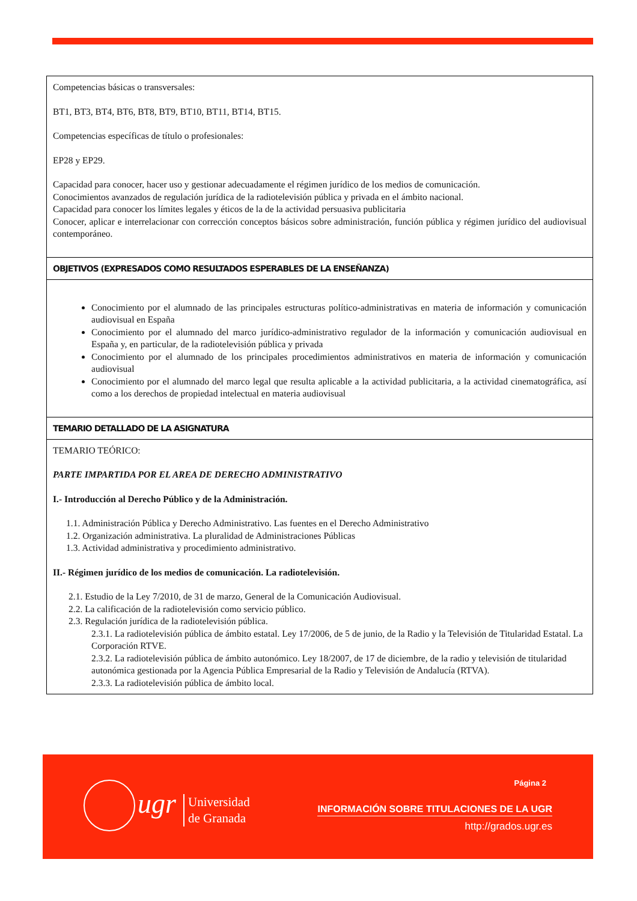| Competencias básicas o transversales: BT1, BT3, BT4, BT6, BT8, BT9, BT10, BT11, BT14, BT15. Competencias específicas de título o profesionales: EP28 y EP29. Capacidad para conocer, hacer uso y gestionar adecuadamente el régimen jurídico de los medios de comunicación. Conocimientos avanzados de regulación jurídica de la radiotelevisión pública y privada en el ámbito nacional. Capacidad para conocer los límites legales y éticos de la de la actividad persuasiva publicitaria Conocer, aplicar e interrelacionar con corrección conceptos básicos sobre administración, función pública y régimen jurídico del audiovisual contemporáneo. |
| OBJETIVOS (EXPRESADOS COMO RESULTADOS ESPERABLES DE LA ENSEÑANZA) |
| Conocimiento por el alumnado de las principales estructuras político-administrativas en materia de información y comunicación audiovisual en España Conocimiento por el alumnado del marco jurídico-administrativo regulador de la información y comunicación audiovisual en España y, en particular, de la radiotelevisión pública y privada Conocimiento por el alumnado de los principales procedimientos administrativos en materia de información y comunicación audiovisual Conocimiento por el alumnado del marco legal que resulta aplicable a la actividad publicitaria, a la actividad cinematográfica, así como a los derechos de propiedad intelectual en materia audiovisual |
| TEMARIO DETALLADO DE LA ASIGNATURA |
| TEMARIO TEÓRICO: PARTE IMPARTIDA POR EL AREA DE DERECHO ADMINISTRATIVO I.- Introducción al Derecho Público y de la Administración. 1.1. Administración Pública y Derecho Administrativo. Las fuentes en el Derecho Administrativo 1.2. Organización administrativa. La pluralidad de Administraciones Públicas 1.3. Actividad administrativa y procedimiento administrativo. II.- Régimen jurídico de los medios de comunicación. La radiotelevisión. 2.1. Estudio de la Ley 7/2010, de 31 de marzo, General de la Comunicación Audiovisual. 2.2. La calificación de la radiotelevisión como servicio público. 2.3. Regulación jurídica de la radiotelevisión pública. 2.3.1. La radiotelevisión pública de ámbito estatal. Ley 17/2006, de 5 de junio, de la Radio y la Televisión de Titularidad Estatal. La Corporación RTVE. 2.3.2. La radiotelevisión pública de ámbito autonómico. Ley 18/2007, de 17 de diciembre, de la radio y televisión de titularidad autonómica gestionada por la Agencia Pública Empresarial de la Radio y Televisión de Andalucía (RTVA). 2.3.3. La radiotelevisión pública de ámbito local. |
ugr
Universidad
de Granada
Página 2
INFORMACIÓN SOBRE TITULACIONES DE LA UGR
http://grados.ugr.es